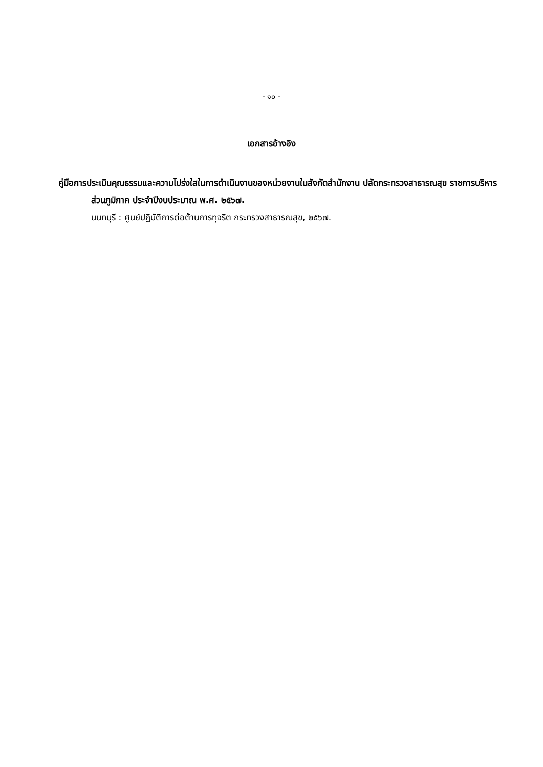- ๑๐ -
เอกสารอ้างอิง
คู่มือการประเมินคุณธรรมและความโปร่งใสในการดำเนินงานของหน่วยงานในสังกัดสำนักงาน ปลัดกระทรวงสาธารณสุข ราชการบริหารส่วนภูมิภาค ประจำปีงบประมาณ พ.ศ. ๒๕๖๗.
นนทบุรี : ศูนย์ปฏิบัติการต่อต้านการทุจริต กระทรวงสาธารณสุข, ๒๕๖๗.